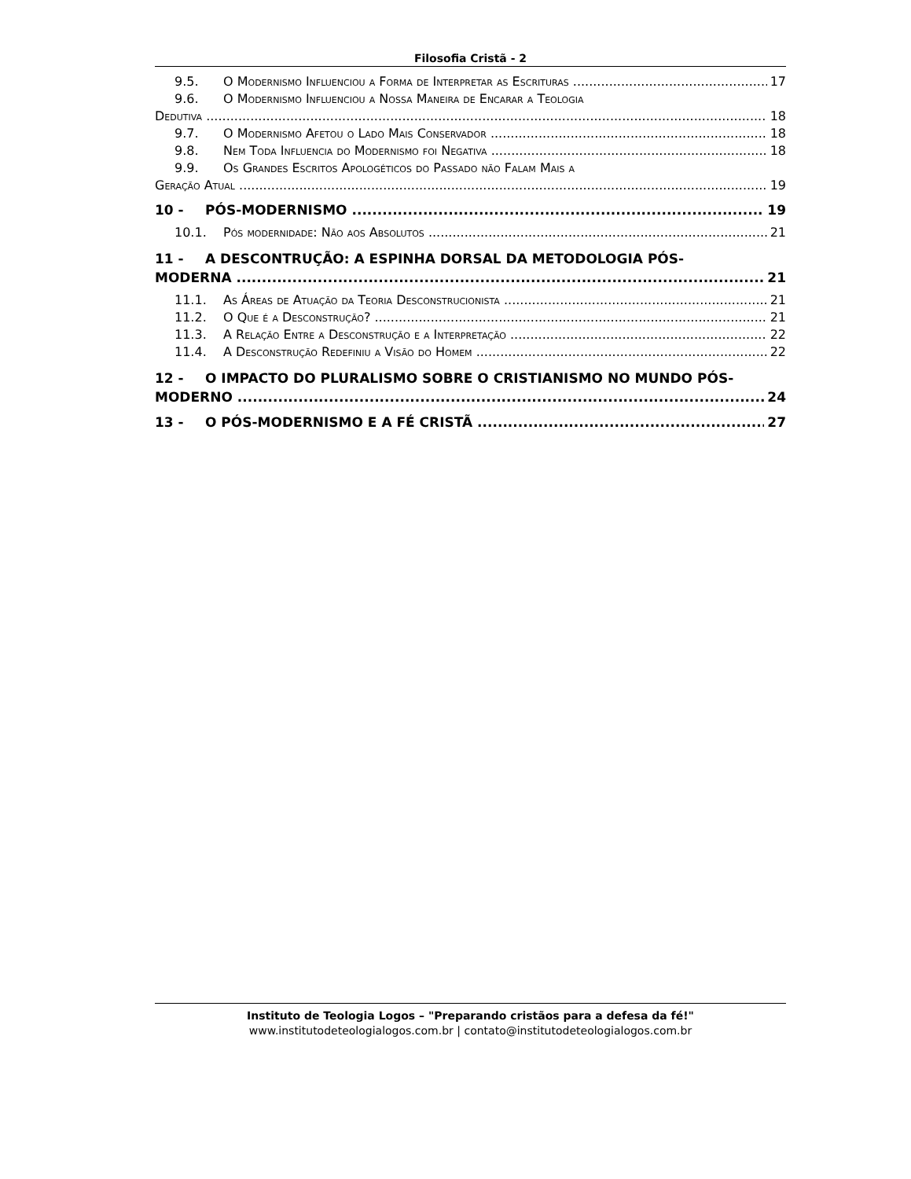Filosofia Cristã - 2
9.5. O Modernismo Influenciou a Forma de Interpretar as Escrituras 17
9.6. O Modernismo Influenciou a Nossa Maneira de Encarar a Teologia
Dedutiva 18
9.7. O Modernismo Afetou o Lado Mais Conservador 18
9.8. Nem Toda Influencia do Modernismo foi Negativa 18
9.9. Os Grandes Escritos Apologéticos do Passado não Falam Mais a
Geração Atual 19
10 - PÓS-MODERNISMO 19
10.1. Pós modernidade: Não aos Absolutos 21
11 - A DESCONTRUÇÃO: A ESPINHA DORSAL DA METODOLOGIA PÓS-
MODERNA 21
11.1. As Áreas de Atuação da Teoria Desconstrucionista 21
11.2. O Que é a Desconstrução? 21
11.3. A Relação Entre a Desconstrução e a Interpretação 22
11.4. A Desconstrução Redefiniu a Visão do Homem 22
12 - O IMPACTO DO PLURALISMO SOBRE O CRISTIANISMO NO MUNDO PÓS-
MODERNO 24
13 - O PÓS-MODERNISMO E A FÉ CRISTÃ 27
Instituto de Teologia Logos – "Preparando cristãos para a defesa da fé!"
www.institutodeteologialogos.com.br | contato@institutodeteologialogos.com.br